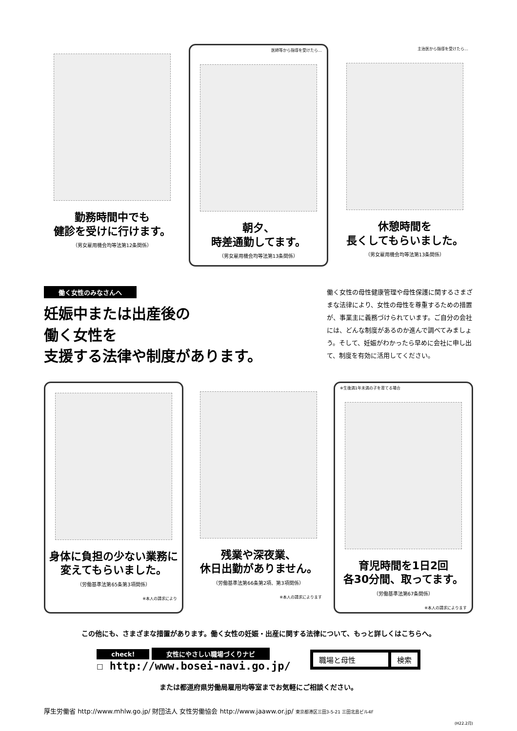勤務時間中でも
健診を受けに行けます。
（男女雇用機会均等法第12条関係）
医師等から指導を受けたら…
朝夕、
時差通勤してます。
（男女雇用機会均等法第13条関係）
主治医から指導を受けたら…
休憩時間を
長くしてもらいました。
（男女雇用機会均等法第13条関係）
働く女性のみなさんへ
妊娠中または出産後の
働く女性を
支援する法律や制度があります。
働く女性の母性健康管理や母性保護に関するさまざまな法律により、女性の母性を尊重するための措置が、事業主に義務づけられています。ご自分の会社には、どんな制度があるのか進んで調べてみましょう。そして、妊娠がわかったら早めに会社に申し出て、制度を有効に活用してください。
身体に負担の少ない業務に
変えてもらいました。
（労働基準法第65条第3項関係）
※本人の請求により
残業や深夜業、
休日出勤がありません。
（労働基準法第66条第2項、第3項関係）
※本人の請求によります
※生後満1年未満の子を育てる場合
育児時間を1日2回
各30分間、取ってます。
（労働基準法第67条関係）
※本人の請求によります
この他にも、さまざまな措置があります。働く女性の妊娠・出産に関する法律について、もっと詳しくはこちらへ。
check! 女性にやさしい職場づくりナビ
☐ http://www.bosei-navi.go.jp/
職場と母性 検索
または都道府県労働局雇用均等室までお気軽にご相談ください。
厚生労働省 http://www.mhlw.go.jp/ 財団法人 女性労働協会 http://www.jaaww.or.jp/ 東京都港区三田3-5-21 三田北島ビル4F
(H22.2月)